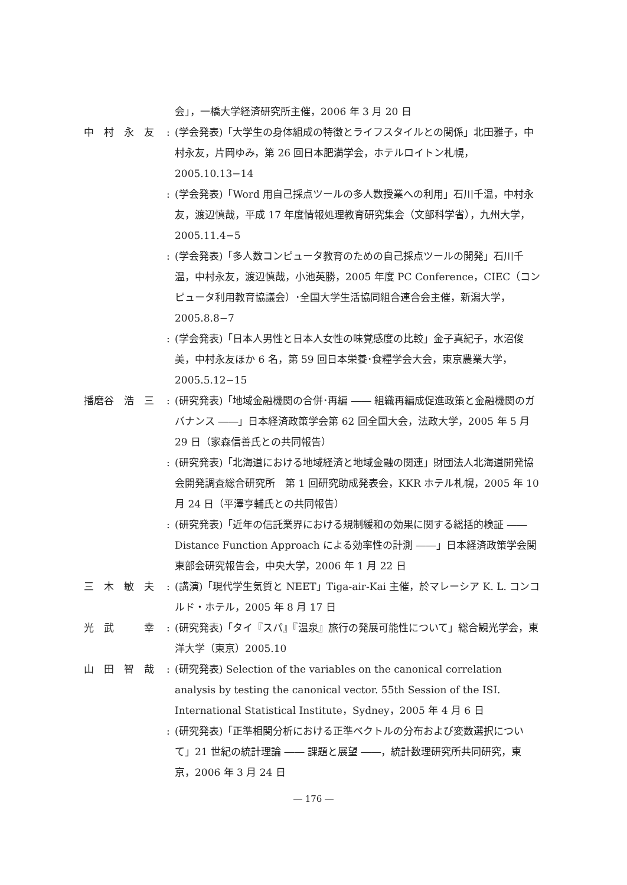会」，一橋大学経済研究所主催，2006 年 3 月 20 日
中　村　永　友
: (学会発表)「大学生の身体組成の特徴とライフスタイルとの関係」北田雅子，中村永友，片岡ゆみ，第 26 回日本肥満学会，ホテルロイトン札幌，2005.10.13−14
: (学会発表)「Word 用自己採点ツールの多人数授業への利用」石川千温，中村永友，渡辺慎哉，平成 17 年度情報処理教育研究集会（文部科学省），九州大学，2005.11.4−5
: (学会発表)「多人数コンピュータ教育のための自己採点ツールの開発」石川千温，中村永友，渡辺慎哉，小池英勝，2005 年度 PC Conference，CIEC（コンピュータ利用教育協議会）･全国大学生活協同組合連合会主催，新潟大学，2005.8.8−7
: (学会発表)「日本人男性と日本人女性の味覚感度の比較」金子真紀子，水沼俊美，中村永友ほか 6 名，第 59 回日本栄養･食糧学会大会，東京農業大学，2005.5.12−15
播磨谷　浩　三
: (研究発表)「地域金融機関の合併･再編 ―― 組織再編成促進政策と金融機関のガバナンス ――」日本経済政策学会第 62 回全国大会，法政大学，2005 年 5 月 29 日（家森信善氏との共同報告）
: (研究発表)「北海道における地域経済と地域金融の関連」財団法人北海道開発協会開発調査総合研究所　第 1 回研究助成発表会，KKR ホテル札幌，2005 年 10 月 24 日（平澤亨輔氏との共同報告）
: (研究発表)「近年の信託業界における規制緩和の効果に関する総括的検証 ―― Distance Function Approach による効率性の計測 ――」日本経済政策学会関東部会研究報告会，中央大学，2006 年 1 月 22 日
三　木　敏　夫
: (講演)「現代学生気質と NEET」Tiga-air-Kai 主催，於マレーシア K. L. コンコルド・ホテル，2005 年 8 月 17 日
光　武　　　幸
: (研究発表)「タイ『スパ』『温泉』旅行の発展可能性について」総合観光学会，東洋大学（東京）2005.10
山　田　智　哉
: (研究発表) Selection of the variables on the canonical correlation analysis by testing the canonical vector. 55th Session of the ISI. International Statistical Institute，Sydney，2005 年 4 月 6 日
: (研究発表)「正準相関分析における正準ベクトルの分布および変数選択について」21 世紀の統計理論 ―― 課題と展望 ――，統計数理研究所共同研究，東京，2006 年 3 月 24 日
― 176 ―